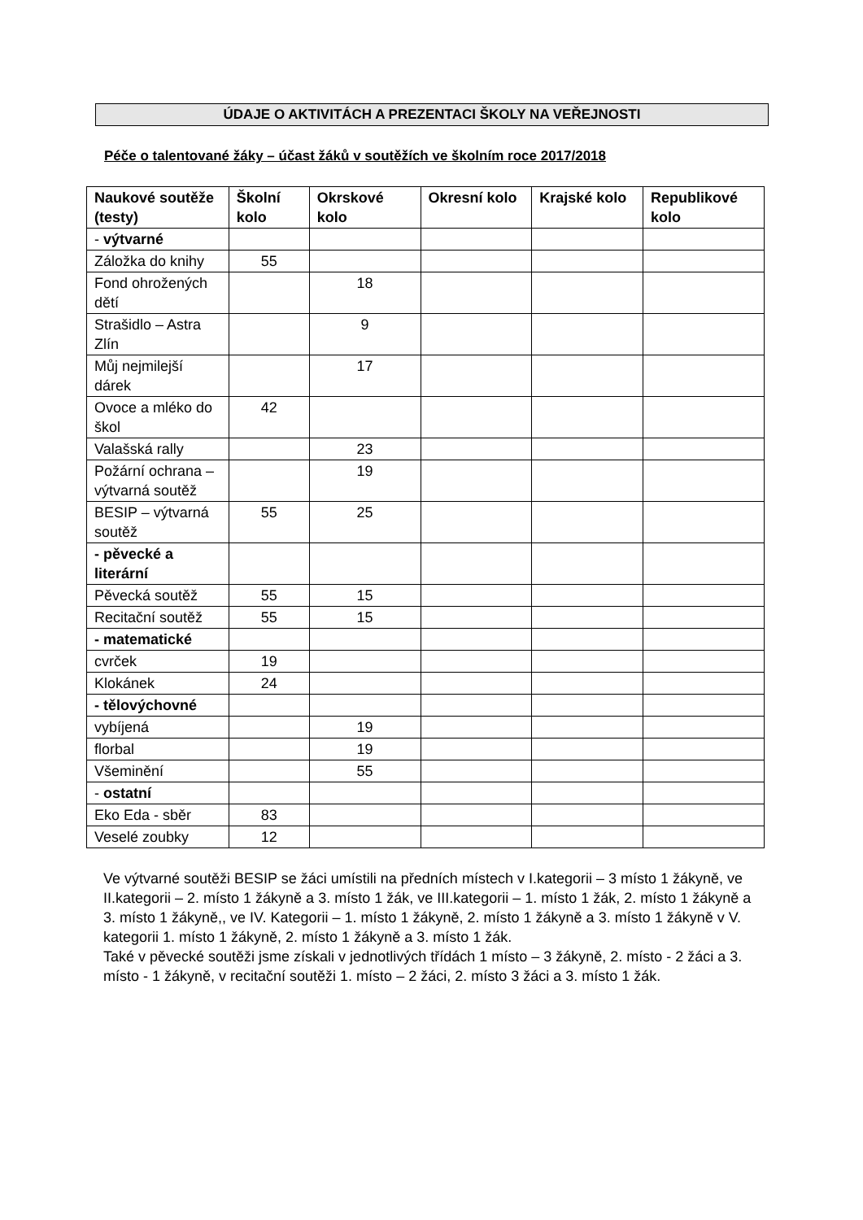ÚDAJE O AKTIVITÁCH A PREZENTACI ŠKOLY NA VEŘEJNOSTI
Péče o talentované žáky – účast žáků v soutěžích ve školním roce 2017/2018
| Naukové soutěže (testy) | Školní kolo | Okrskové kolo | Okresní kolo | Krajské kolo | Republikové kolo |
| --- | --- | --- | --- | --- | --- |
| - výtvarné | | | | | |
| Záložka do knihy | 55 | | | | |
| Fond ohrožených dětí | | 18 | | | |
| Strašidlo – Astra Zlín | | 9 | | | |
| Můj nejmilejší dárek | | 17 | | | |
| Ovoce a mléko do škol | 42 | | | | |
| Valašská rally | | 23 | | | |
| Požární ochrana – výtvarná soutěž | | 19 | | | |
| BESIP – výtvarná soutěž | 55 | 25 | | | |
| - pěvecké a literární | | | | | |
| Pěvecká soutěž | 55 | 15 | | | |
| Recitační soutěž | 55 | 15 | | | |
| - matematické | | | | | |
| cvrček | 19 | | | | |
| Klokánek | 24 | | | | |
| - tělovýchovné | | | | | |
| vybíjená | | 19 | | | |
| florbal | | 19 | | | |
| Všeminění | | 55 | | | |
| - ostatní | | | | | |
| Eko Eda - sběr | 83 | | | | |
| Veselé zoubky | 12 | | | | |
Ve výtvarné soutěži BESIP se žáci umístili na předních místech v I.kategorii – 3 místo 1 žákyně, ve II.kategorii – 2. místo 1 žákyně a 3. místo 1 žák, ve III.kategorii – 1. místo 1 žák, 2. místo 1 žákyně a 3. místo 1 žákyně,, ve IV. Kategorii – 1. místo 1 žákyně, 2. místo 1 žákyně a 3. místo 1 žákyně v V. kategorii 1. místo 1 žákyně, 2. místo 1 žákyně a 3. místo 1 žák.
Také v pěvecké soutěži jsme získali v jednotlivých třídách 1 místo – 3 žákyně, 2. místo - 2 žáci a 3. místo - 1 žákyně, v recitační soutěži 1. místo – 2 žáci, 2. místo 3 žáci a 3. místo 1 žák.